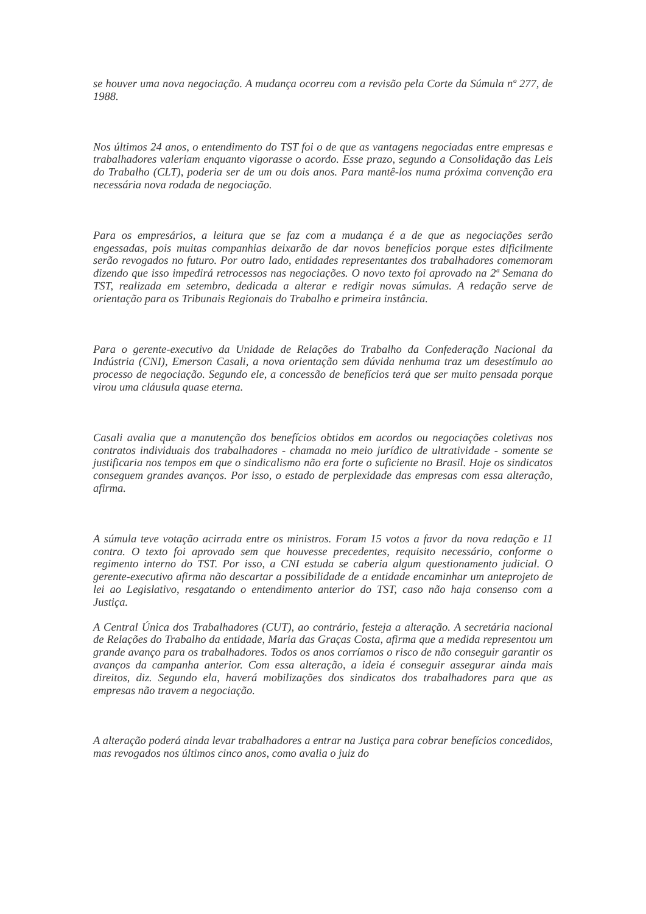se houver uma nova negociação. A mudança ocorreu com a revisão pela Corte da Súmula nº 277, de 1988.
Nos últimos 24 anos, o entendimento do TST foi o de que as vantagens negociadas entre empresas e trabalhadores valeriam enquanto vigorasse o acordo. Esse prazo, segundo a Consolidação das Leis do Trabalho (CLT), poderia ser de um ou dois anos. Para mantê-los numa próxima convenção era necessária nova rodada de negociação.
Para os empresários, a leitura que se faz com a mudança é a de que as negociações serão engessadas, pois muitas companhias deixarão de dar novos benefícios porque estes dificilmente serão revogados no futuro. Por outro lado, entidades representantes dos trabalhadores comemoram dizendo que isso impedirá retrocessos nas negociações. O novo texto foi aprovado na 2ª Semana do TST, realizada em setembro, dedicada a alterar e redigir novas súmulas. A redação serve de orientação para os Tribunais Regionais do Trabalho e primeira instância.
Para o gerente-executivo da Unidade de Relações do Trabalho da Confederação Nacional da Indústria (CNI), Emerson Casali, a nova orientação sem dúvida nenhuma traz um desestímulo ao processo de negociação. Segundo ele, a concessão de benefícios terá que ser muito pensada porque virou uma cláusula quase eterna.
Casali avalia que a manutenção dos benefícios obtidos em acordos ou negociações coletivas nos contratos individuais dos trabalhadores - chamada no meio jurídico de ultratividade - somente se justificaria nos tempos em que o sindicalismo não era forte o suficiente no Brasil. Hoje os sindicatos conseguem grandes avanços. Por isso, o estado de perplexidade das empresas com essa alteração, afirma.
A súmula teve votação acirrada entre os ministros. Foram 15 votos a favor da nova redação e 11 contra. O texto foi aprovado sem que houvesse precedentes, requisito necessário, conforme o regimento interno do TST. Por isso, a CNI estuda se caberia algum questionamento judicial. O gerente-executivo afirma não descartar a possibilidade de a entidade encaminhar um anteprojeto de lei ao Legislativo, resgatando o entendimento anterior do TST, caso não haja consenso com a Justiça.
A Central Única dos Trabalhadores (CUT), ao contrário, festeja a alteração. A secretária nacional de Relações do Trabalho da entidade, Maria das Graças Costa, afirma que a medida representou um grande avanço para os trabalhadores. Todos os anos corríamos o risco de não conseguir garantir os avanços da campanha anterior. Com essa alteração, a ideia é conseguir assegurar ainda mais direitos, diz. Segundo ela, haverá mobilizações dos sindicatos dos trabalhadores para que as empresas não travem a negociação.
A alteração poderá ainda levar trabalhadores a entrar na Justiça para cobrar benefícios concedidos, mas revogados nos últimos cinco anos, como avalia o juiz do